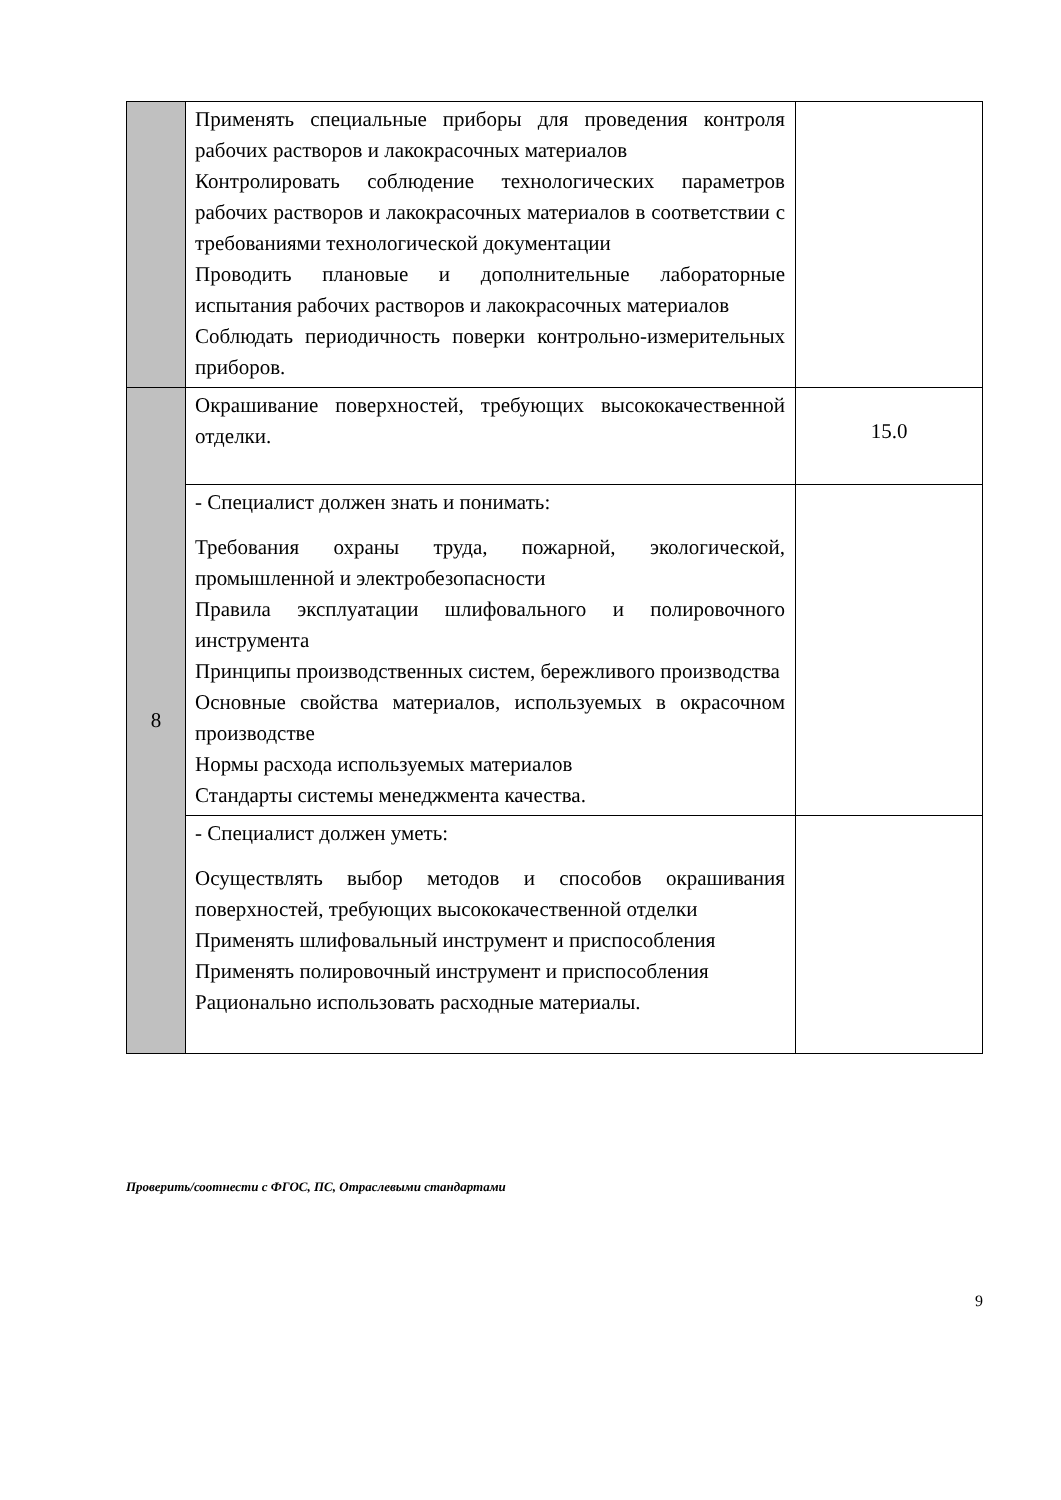| | Применять специальные приборы для проведения контроля рабочих растворов и лакокрасочных материалов Контролировать соблюдение технологических параметров рабочих растворов и лакокрасочных материалов в соответствии с требованиями технологической документации Проводить плановые и дополнительные лабораторные испытания рабочих растворов и лакокрасочных материалов Соблюдать периодичность поверки контрольно-измерительных приборов. | |
| 8 | Окрашивание поверхностей, требующих высококачественной отделки. | 15.0 |
| | - Специалист должен знать и понимать: Требования охраны труда, пожарной, экологической, промышленной и электробезопасности Правила эксплуатации шлифовального и полировочного инструмента Принципы производственных систем, бережливого производства Основные свойства материалов, используемых в окрасочном производстве Нормы расхода используемых материалов Стандарты системы менеджмента качества. | |
| | - Специалист должен уметь: Осуществлять выбор методов и способов окрашивания поверхностей, требующих высококачественной отделки Применять шлифовальный инструмент и приспособления Применять полировочный инструмент и приспособления Рационально использовать расходные материалы. | |
Проверить/соотнести с ФГОС, ПС, Отраслевыми стандартами
9